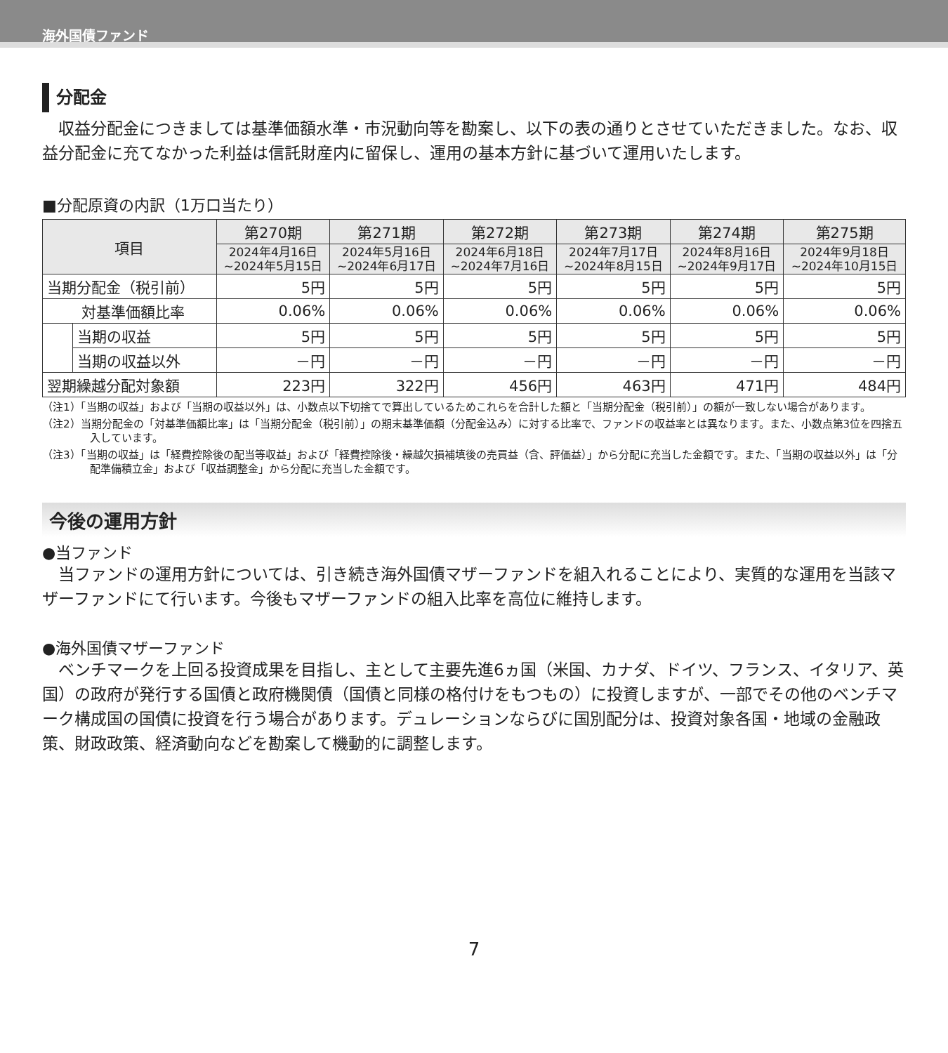海外国債ファンド
分配金
収益分配金につきましては基準価額水準・市況動向等を勘案し、以下の表の通りとさせていただきました。なお、収益分配金に充てなかった利益は信託財産内に留保し、運用の基本方針に基づいて運用いたします。
■分配原資の内訳（1万口当たり）
| 項目 | | 第270期 | 第271期 | 第272期 | 第273期 | 第274期 | 第275期 |
| --- | --- | --- | --- | --- | --- | --- | --- |
| | | 2024年4月16日 ~2024年5月15日 | 2024年5月16日 ~2024年6月17日 | 2024年6月18日 ~2024年7月16日 | 2024年7月17日 ~2024年8月15日 | 2024年8月16日 ~2024年9月17日 | 2024年9月18日 ~2024年10月15日 |
| 当期分配金（税引前） | | 5円 | 5円 | 5円 | 5円 | 5円 | 5円 |
| 対基準価額比率 | | 0.06% | 0.06% | 0.06% | 0.06% | 0.06% | 0.06% |
| | 当期の収益 | 5円 | 5円 | 5円 | 5円 | 5円 | 5円 |
| | 当期の収益以外 | －円 | －円 | －円 | －円 | －円 | －円 |
| 翌期繰越分配対象額 | | 223円 | 322円 | 456円 | 463円 | 471円 | 484円 |
（注1）「当期の収益」および「当期の収益以外」は、小数点以下切捨てで算出しているためこれらを合計した額と「当期分配金（税引前）」の額が一致しない場合があります。
（注2）当期分配金の「対基準価額比率」は「当期分配金（税引前）」の期末基準価額（分配金込み）に対する比率で、ファンドの収益率とは異なります。また、小数点第3位を四捨五入しています。
（注3）「当期の収益」は「経費控除後の配当等収益」および「経費控除後・繰越欠損補填後の売買益（含、評価益）」から分配に充当した金額です。また、「当期の収益以外」は「分配準備積立金」および「収益調整金」から分配に充当した金額です。
今後の運用方針
●当ファンド
当ファンドの運用方針については、引き続き海外国債マザーファンドを組入れることにより、実質的な運用を当該マザーファンドにて行います。今後もマザーファンドの組入比率を高位に維持します。
●海外国債マザーファンド
ベンチマークを上回る投資成果を目指し、主として主要先進6ヵ国（米国、カナダ、ドイツ、フランス、イタリア、英国）の政府が発行する国債と政府機関債（国債と同様の格付けをもつもの）に投資しますが、一部でその他のベンチマーク構成国の国債に投資を行う場合があります。デュレーションならびに国別配分は、投資対象各国・地域の金融政策、財政政策、経済動向などを勘案して機動的に調整します。
7